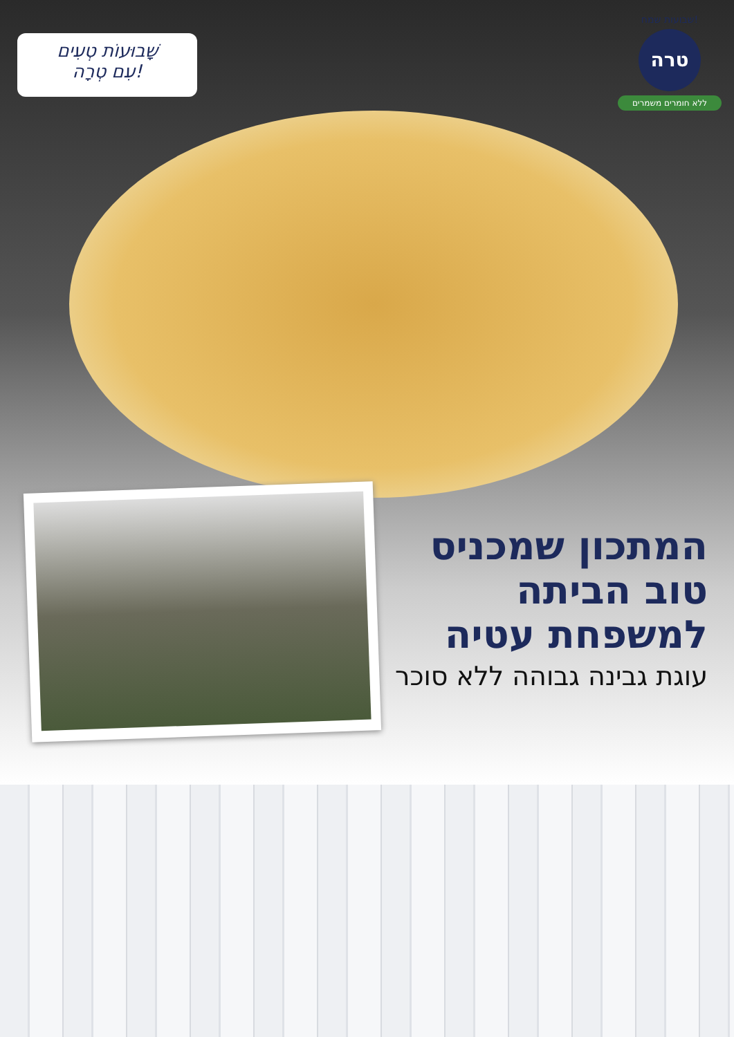שָׁבוּעוֹת טְעִים
עִם טְרָה!
שבועות שמח!
טרה
ללא חומרים משמרים
המתכון שמכניס טוב הביתה למשפחת עטיה
עוגת גבינה גבוהה ללא סוכר